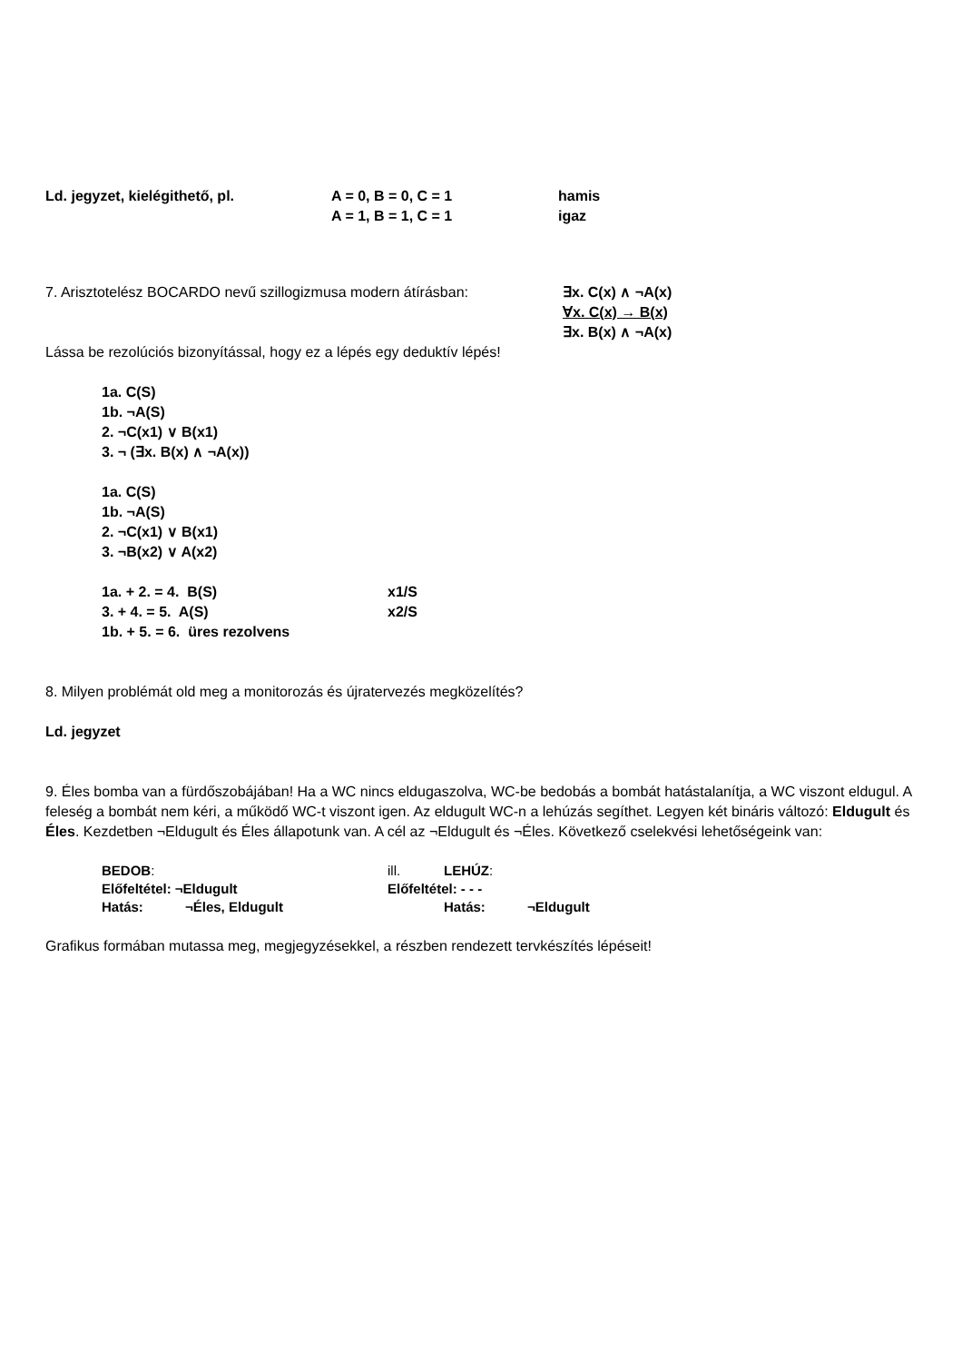Ld. jegyzet, kielégithető, pl. A = 0, B = 0, C = 1 hamis
A = 1, B = 1, C = 1 igaz
7. Arisztotelész BOCARDO nevű szillogizmusa modern átírásban: ∃x. C(x) ∧ ¬A(x)
∀x. C(x) → B(x)
∃x. B(x) ∧ ¬A(x)
Lássa be rezolúciós bizonyítással, hogy ez a lépés egy deduktív lépés!
1a. C(S)
1b. ¬A(S)
2. ¬C(x1) ∨ B(x1)
3. ¬ (∃x. B(x) ∧ ¬A(x))
1a. C(S)
1b. ¬A(S)
2. ¬C(x1) ∨ B(x1)
3. ¬B(x2) ∨ A(x2)
1a. + 2. = 4. B(S) x1/S
3. + 4. = 5. A(S) x2/S
1b. + 5. = 6. üres rezolvens
8. Milyen problémát old meg a monitorozás és újratervezés megközelítés?
Ld. jegyzet
9. Éles bomba van a fürdőszobájában! Ha a WC nincs eldugaszolva, WC-be bedobás a bombát hatástalanítja, a WC viszont eldugul. A feleség a bombát nem kéri, a működő WC-t viszont igen. Az eldugult WC-n a lehúzás segíthet. Legyen két bináris változó: Eldugult és Éles. Kezdetben ¬Eldugult és Éles állapotunk van. A cél az ¬Eldugult és ¬Éles. Következő cselekvési lehetőségeink van:
BEDOB: ill. LEHÚZ:
Előfeltétel: ¬Eldugult Előfeltétel: - - -
Hatás: ¬Éles, Eldugult Hatás: ¬Eldugult
Grafikus formában mutassa meg, megjegyzésekkel, a részben rendezett tervkészítés lépéseit!